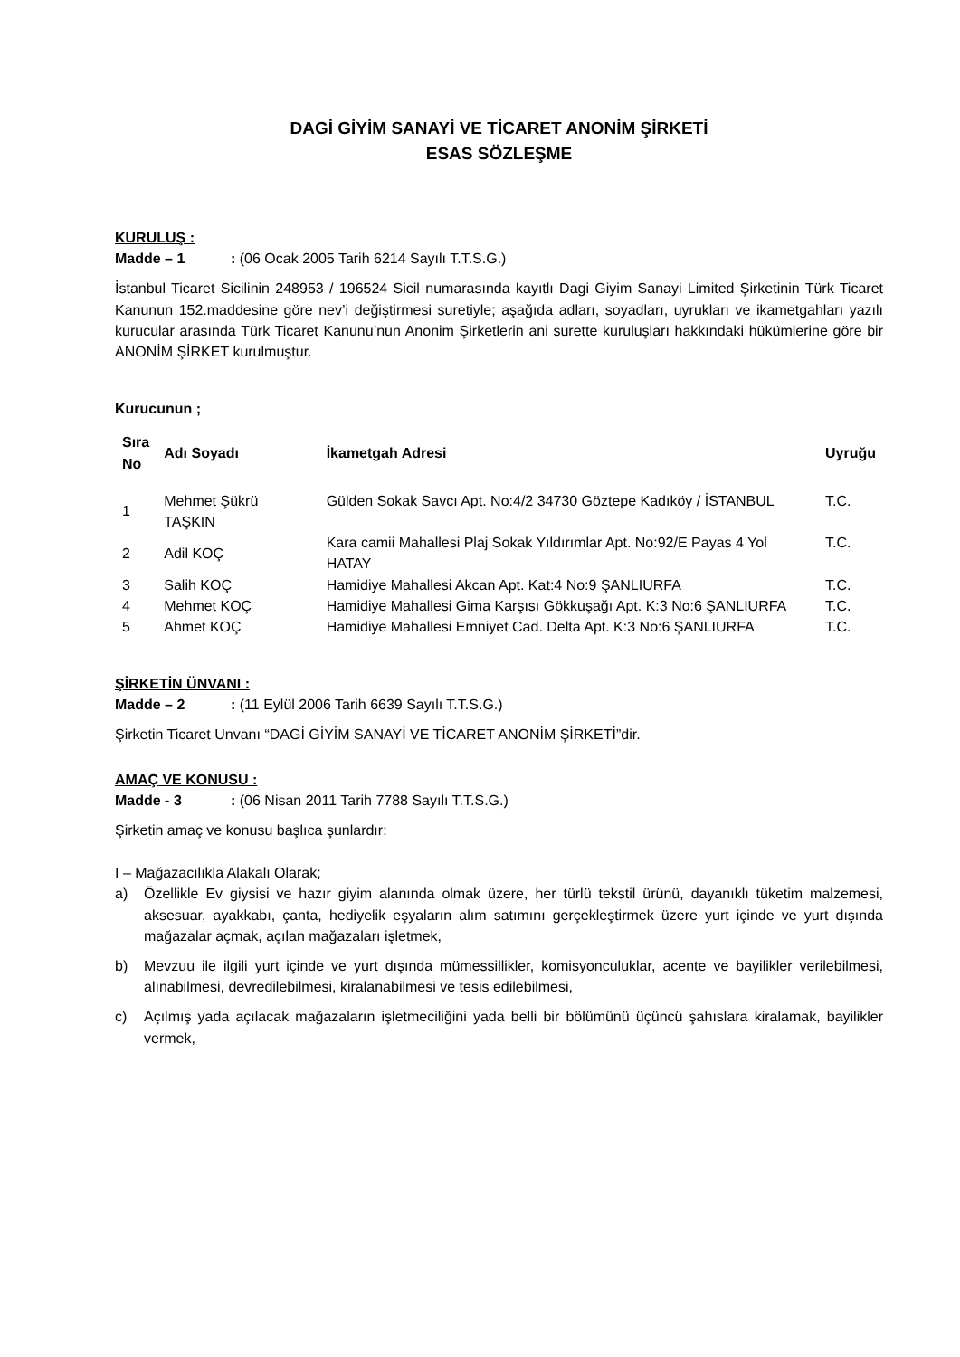DAGİ GİYİM SANAYİ VE TİCARET ANONİM ŞİRKETİ
ESAS SÖZLEŞME
KURULUŞ :
Madde – 1: (06 Ocak 2005 Tarih 6214 Sayılı T.T.S.G.)
İstanbul Ticaret Sicilinin 248953 / 196524 Sicil numarasında kayıtlı Dagi Giyim Sanayi Limited Şirketinin Türk Ticaret Kanunun 152.maddesine göre nev’i değiştirmesi suretiyle; aşağıda adları, soyadları, uyrukları ve ikametgahları yazılı kurucular arasında Türk Ticaret Kanunu’nun Anonim Şirketlerin ani surette kuruluşları hakkındaki hükümlerine göre bir ANONİM ŞİRKET kurulmuştur.
Kurucunun ;
| Sıra No | Adı Soyadı | İkametgah Adresi | Uyruğu |
| --- | --- | --- | --- |
| 1 | Mehmet Şükrü TAŞKIN | Gülden Sokak Savcı Apt. No:4/2 34730 Göztepe Kadıköy / İSTANBUL | T.C. |
| 2 | Adil KOÇ | Kara camii Mahallesi Plaj Sokak Yıldırımlar Apt. No:92/E Payas 4 Yol HATAY | T.C. |
| 3 | Salih KOÇ | Hamidiye Mahallesi Akcan Apt. Kat:4 No:9 ŞANLIURFA | T.C. |
| 4 | Mehmet KOÇ | Hamidiye Mahallesi Gima Karşısı Gökkuşağı Apt. K:3 No:6 ŞANLIURFA | T.C. |
| 5 | Ahmet KOÇ | Hamidiye Mahallesi Emniyet Cad. Delta Apt. K:3 No:6 ŞANLIURFA | T.C. |
ŞİRKETİN ÜNVANI :
Madde – 2: (11 Eylül 2006 Tarih 6639 Sayılı T.T.S.G.)
Şirketin Ticaret Unvanı “DAGİ GİYİM SANAYİ VE TİCARET ANONİM ŞİRKETİ”dir.
AMAÇ VE KONUSU :
Madde - 3: (06 Nisan 2011 Tarih 7788 Sayılı T.T.S.G.)
Şirketin amaç ve konusu başlıca şunlardır:
I – Mağazacılıkla Alakalı Olarak;
a) Özellikle Ev giysisi ve hazır giyim alanında olmak üzere, her türlü tekstil ürünü, dayanıklı tüketim malzemesi, aksesuar, ayakkabı, çanta, hediyelik eşyaların alım satımını gerçekleştirmek üzere yurt içinde ve yurt dışında mağazalar açmak, açılan mağazaları işletmek,
b) Mevzuu ile ilgili yurt içinde ve yurt dışında mümessillikler, komisyonculuklar, acente ve bayilikler verilebilmesi, alınabilmesi, devredilebilmesi, kiralanabilmesi ve tesis edilebilmesi,
c) Açılmış yada açılacak mağazaların işletmeciliğini yada belli bir bölümünü üçüncü şahıslara kiralamak, bayilikler vermek,